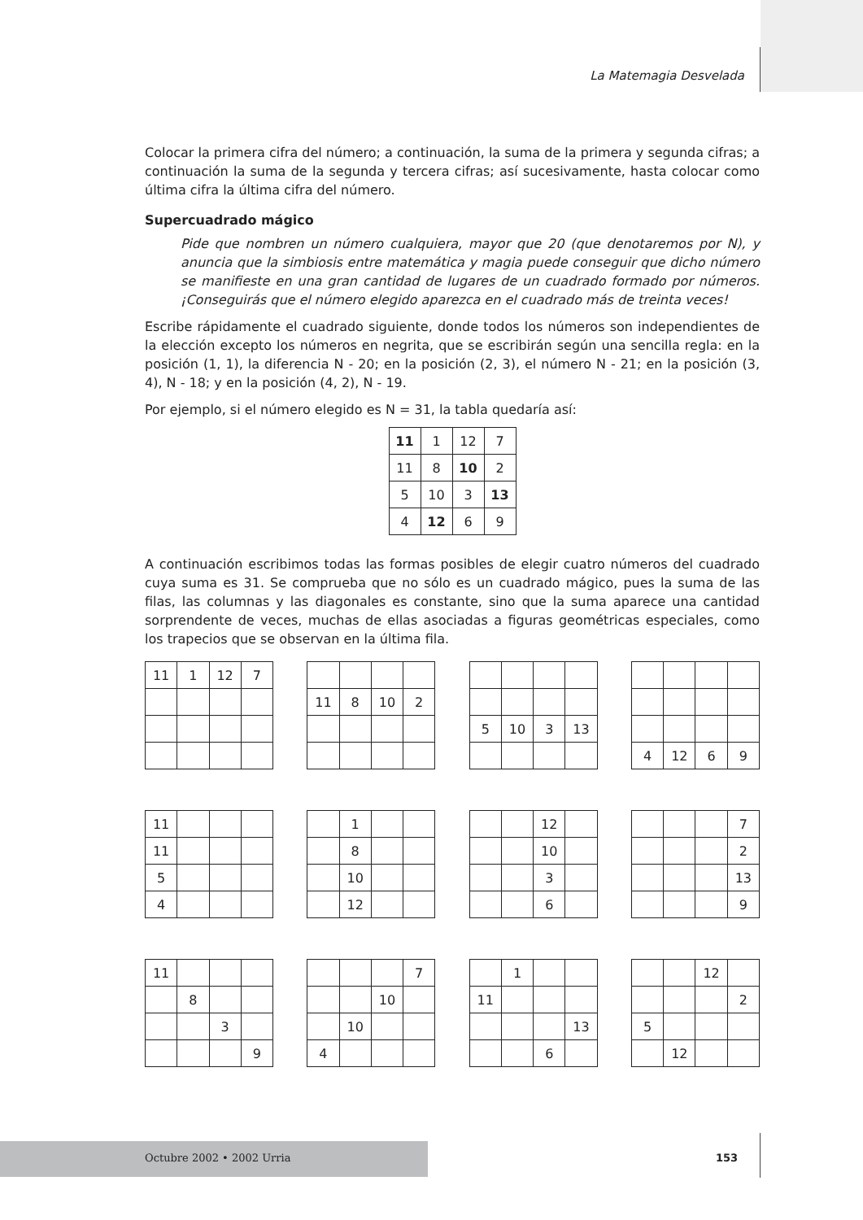La Matemagia Desvelada
Colocar la primera cifra del número; a continuación, la suma de la primera y segunda cifras; a continuación la suma de la segunda y tercera cifras; así sucesivamente, hasta colocar como última cifra la última cifra del número.
Supercuadrado mágico
Pide que nombren un número cualquiera, mayor que 20 (que denotaremos por N), y anuncia que la simbiosis entre matemática y magia puede conseguir que dicho número se manifieste en una gran cantidad de lugares de un cuadrado formado por números. ¡Conseguirás que el número elegido aparezca en el cuadrado más de treinta veces!
Escribe rápidamente el cuadrado siguiente, donde todos los números son independientes de la elección excepto los números en negrita, que se escribirán según una sencilla regla: en la posición (1, 1), la diferencia N - 20; en la posición (2, 3), el número N - 21; en la posición (3, 4), N - 18; y en la posición (4, 2), N - 19.
Por ejemplo, si el número elegido es N = 31, la tabla quedaría así:
| 11 | 1 | 12 | 7 |
| 11 | 8 | 10 | 2 |
| 5 | 10 | 3 | 13 |
| 4 | 12 | 6 | 9 |
A continuación escribimos todas las formas posibles de elegir cuatro números del cuadrado cuya suma es 31. Se comprueba que no sólo es un cuadrado mágico, pues la suma de las filas, las columnas y las diagonales es constante, sino que la suma aparece una cantidad sorprendente de veces, muchas de ellas asociadas a figuras geométricas especiales, como los trapecios que se observan en la última fila.
| 11 | 1 | 12 | 7 |
| 11 | 8 | 10 | 2 |
| 5 | 10 | 3 | 13 |
| 4 | 12 | 6 | 9 |
| 11 | | | |
| 11 | | | |
| 5 | | | |
| 4 | | | |
| | 1 | | |
| | 8 | | |
| | 10 | | |
| | 12 | | |
| | | 12 | |
| | | 10 | |
| | | 3 | |
| | | 6 | |
| | | | 7 |
| | | | 2 |
| | | | 13 |
| | | | 9 |
| 11 | | | |
| | 8 | | |
| | | 3 | |
| | | | 9 |
| | | | 7 |
| | | 10 | |
| | 10 | | |
| 4 | | | |
| | 1 | | |
| 11 | | | |
| | | | 13 |
| | | 6 | |
| | | 12 | |
| | | | 2 |
| 5 | | | |
| | 12 | | |
Octubre 2002 • 2002 Urria 153